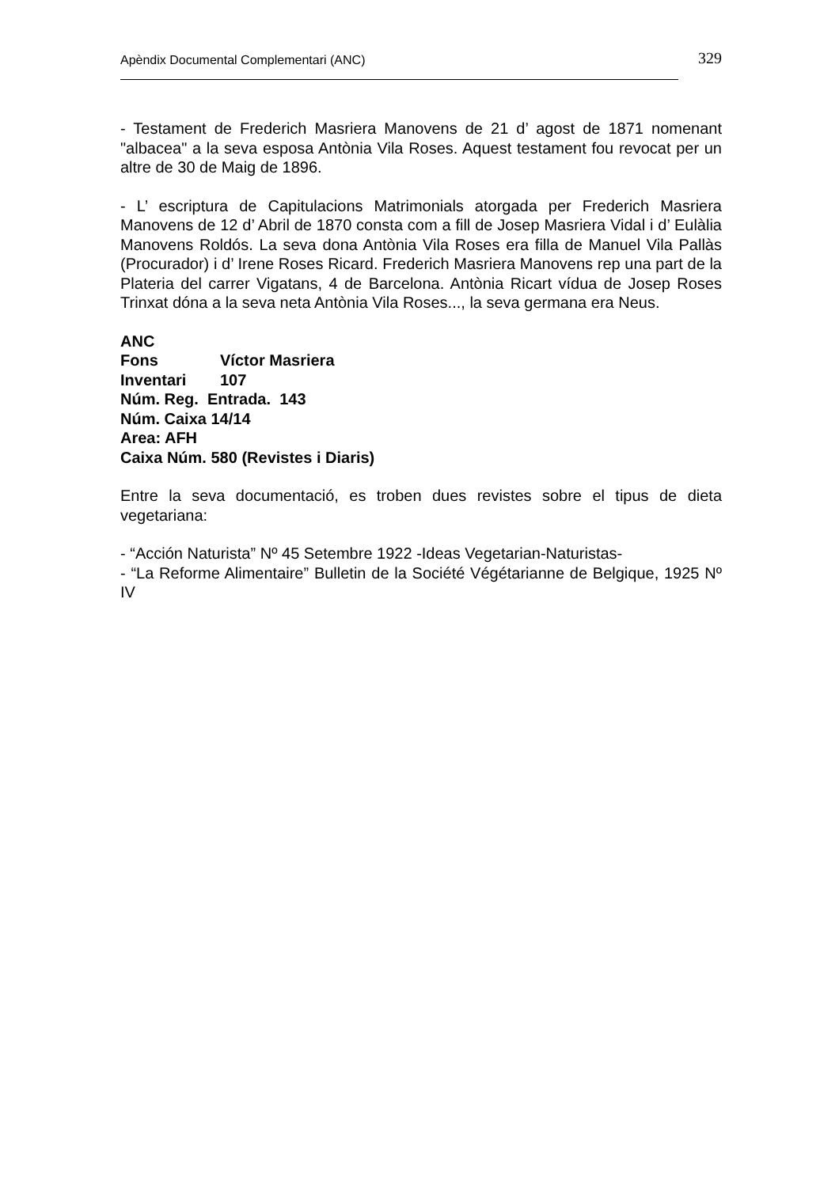Apèndix Documental Complementari (ANC) 329
- Testament de Frederich Masriera Manovens de 21 d’ agost de 1871 nomenant "albacea" a la seva esposa Antònia Vila Roses. Aquest testament fou revocat per un altre de 30 de Maig de 1896.
- L’ escriptura de Capitulacions Matrimonials atorgada per Frederich Masriera Manovens de 12 d’ Abril de 1870 consta com a fill de Josep Masriera Vidal i d’ Eulàlia Manovens Roldós. La seva dona Antònia Vila Roses era filla de Manuel Vila Pallàs (Procurador) i d’ Irene Roses Ricard. Frederich Masriera Manovens rep una part de la Plateria del carrer Vigatans, 4 de Barcelona. Antònia Ricart vídua de Josep Roses Trinxat dóna a la seva neta Antònia Vila Roses..., la seva germana era Neus.
ANC
Fons Víctor Masriera
Inventari 107
Núm. Reg. Entrada. 143
Núm. Caixa 14/14
Area: AFH
Caixa Núm. 580 (Revistes i Diaris)
Entre la seva documentació, es troben dues revistes sobre el tipus de dieta vegetariana:
- “Acción Naturista” Nº 45 Setembre 1922 -Ideas Vegetarian-Naturistas-
- “La Reforme Alimentaire” Bulletin de la Société Végétarianne de Belgique, 1925 Nº IV